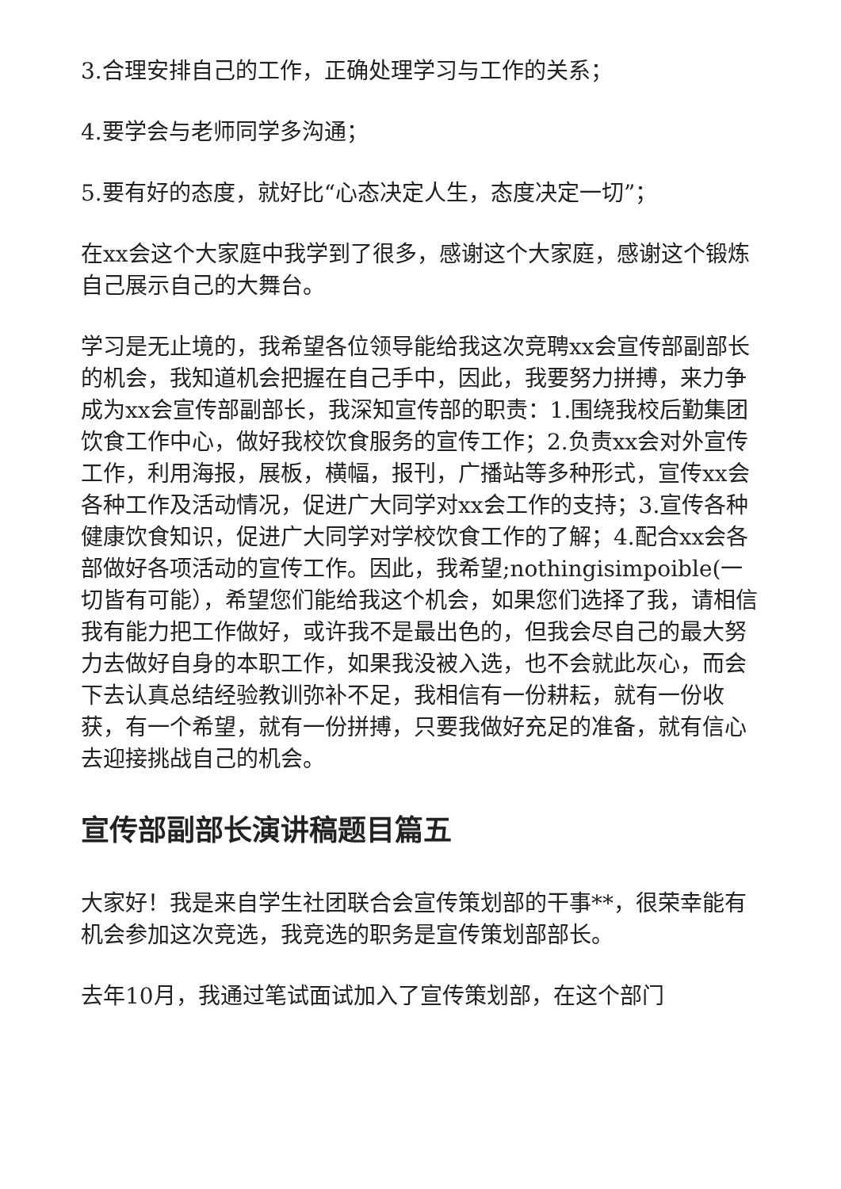3.合理安排自己的工作，正确处理学习与工作的关系；
4.要学会与老师同学多沟通；
5.要有好的态度，就好比“心态决定人生，态度决定一切”；
在xx会这个大家庭中我学到了很多，感谢这个大家庭，感谢这个锻炼自己展示自己的大舞台。
学习是无止境的，我希望各位领导能给我这次竞聘xx会宣传部副部长的机会，我知道机会把握在自己手中，因此，我要努力拼搏，来力争成为xx会宣传部副部长，我深知宣传部的职责：1.围绕我校后勤集团饮食工作中心，做好我校饮食服务的宣传工作；2.负责xx会对外宣传工作，利用海报，展板，横幅，报刊，广播站等多种形式，宣传xx会各种工作及活动情况，促进广大同学对xx会工作的支持；3.宣传各种健康饮食知识，促进广大同学对学校饮食工作的了解；4.配合xx会各部做好各项活动的宣传工作。因此，我希望;nothingisimpoible(一切皆有可能），希望您们能给我这个机会，如果您们选择了我，请相信我有能力把工作做好，或许我不是最出色的，但我会尽自己的最大努力去做好自身的本职工作，如果我没被入选，也不会就此灰心，而会下去认真总结经验教训弥补不足，我相信有一份耕耘，就有一份收获，有一个希望，就有一份拼搏，只要我做好充足的准备，就有信心去迎接挑战自己的机会。
宣传部副部长演讲稿题目篇五
大家好！我是来自学生社团联合会宣传策划部的干事**，很荣幸能有机会参加这次竞选，我竞选的职务是宣传策划部部长。
去年10月，我通过笔试面试加入了宣传策划部，在这个部门